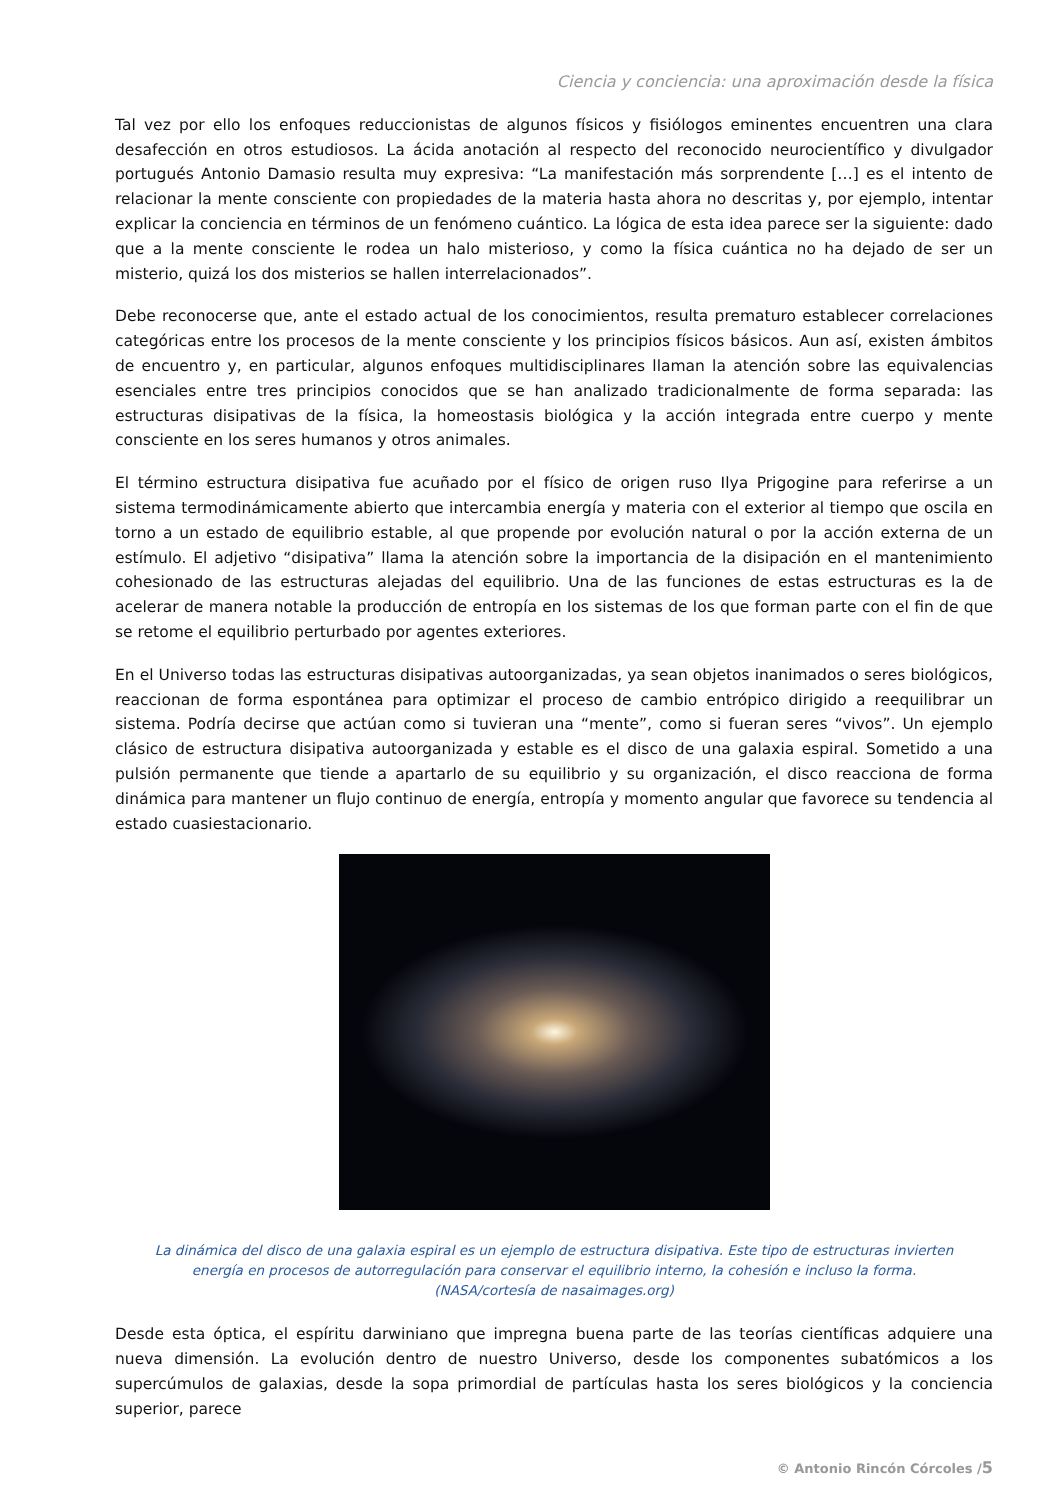Ciencia y conciencia: una aproximación desde la física
Tal vez por ello los enfoques reduccionistas de algunos físicos y fisiólogos eminentes encuentren una clara desafección en otros estudiosos. La ácida anotación al respecto del reconocido neurocientífico y divulgador portugués Antonio Damasio resulta muy expresiva: “La manifestación más sorprendente […] es el intento de relacionar la mente consciente con propiedades de la materia hasta ahora no descritas y, por ejemplo, intentar explicar la conciencia en términos de un fenómeno cuántico. La lógica de esta idea parece ser la siguiente: dado que a la mente consciente le rodea un halo misterioso, y como la física cuántica no ha dejado de ser un misterio, quizá los dos misterios se hallen interrelacionados”.
Debe reconocerse que, ante el estado actual de los conocimientos, resulta prematuro establecer correlaciones categóricas entre los procesos de la mente consciente y los principios físicos básicos. Aun así, existen ámbitos de encuentro y, en particular, algunos enfoques multidisciplinares llaman la atención sobre las equivalencias esenciales entre tres principios conocidos que se han analizado tradicionalmente de forma separada: las estructuras disipativas de la física, la homeostasis biológica y la acción integrada entre cuerpo y mente consciente en los seres humanos y otros animales.
El término estructura disipativa fue acuñado por el físico de origen ruso Ilya Prigogine para referirse a un sistema termodinámicamente abierto que intercambia energía y materia con el exterior al tiempo que oscila en torno a un estado de equilibrio estable, al que propende por evolución natural o por la acción externa de un estímulo. El adjetivo “disipativa” llama la atención sobre la importancia de la disipación en el mantenimiento cohesionado de las estructuras alejadas del equilibrio. Una de las funciones de estas estructuras es la de acelerar de manera notable la producción de entropía en los sistemas de los que forman parte con el fin de que se retome el equilibrio perturbado por agentes exteriores.
En el Universo todas las estructuras disipativas autoorganizadas, ya sean objetos inanimados o seres biológicos, reaccionan de forma espontánea para optimizar el proceso de cambio entrópico dirigido a reequilibrar un sistema. Podría decirse que actúan como si tuvieran una “mente”, como si fueran seres “vivos”. Un ejemplo clásico de estructura disipativa autoorganizada y estable es el disco de una galaxia espiral. Sometido a una pulsión permanente que tiende a apartarlo de su equilibrio y su organización, el disco reacciona de forma dinámica para mantener un flujo continuo de energía, entropía y momento angular que favorece su tendencia al estado cuasiestacionario.
La dinámica del disco de una galaxia espiral es un ejemplo de estructura disipativa. Este tipo de estructuras invierten energía en procesos de autorregulación para conservar el equilibrio interno, la cohesión e incluso la forma.
(NASA/cortesía de nasaimages.org)
Desde esta óptica, el espíritu darwiniano que impregna buena parte de las teorías científicas adquiere una nueva dimensión. La evolución dentro de nuestro Universo, desde los componentes subatómicos a los supercúmulos de galaxias, desde la sopa primordial de partículas hasta los seres biológicos y la conciencia superior, parece
© Antonio Rincón Córcoles /5